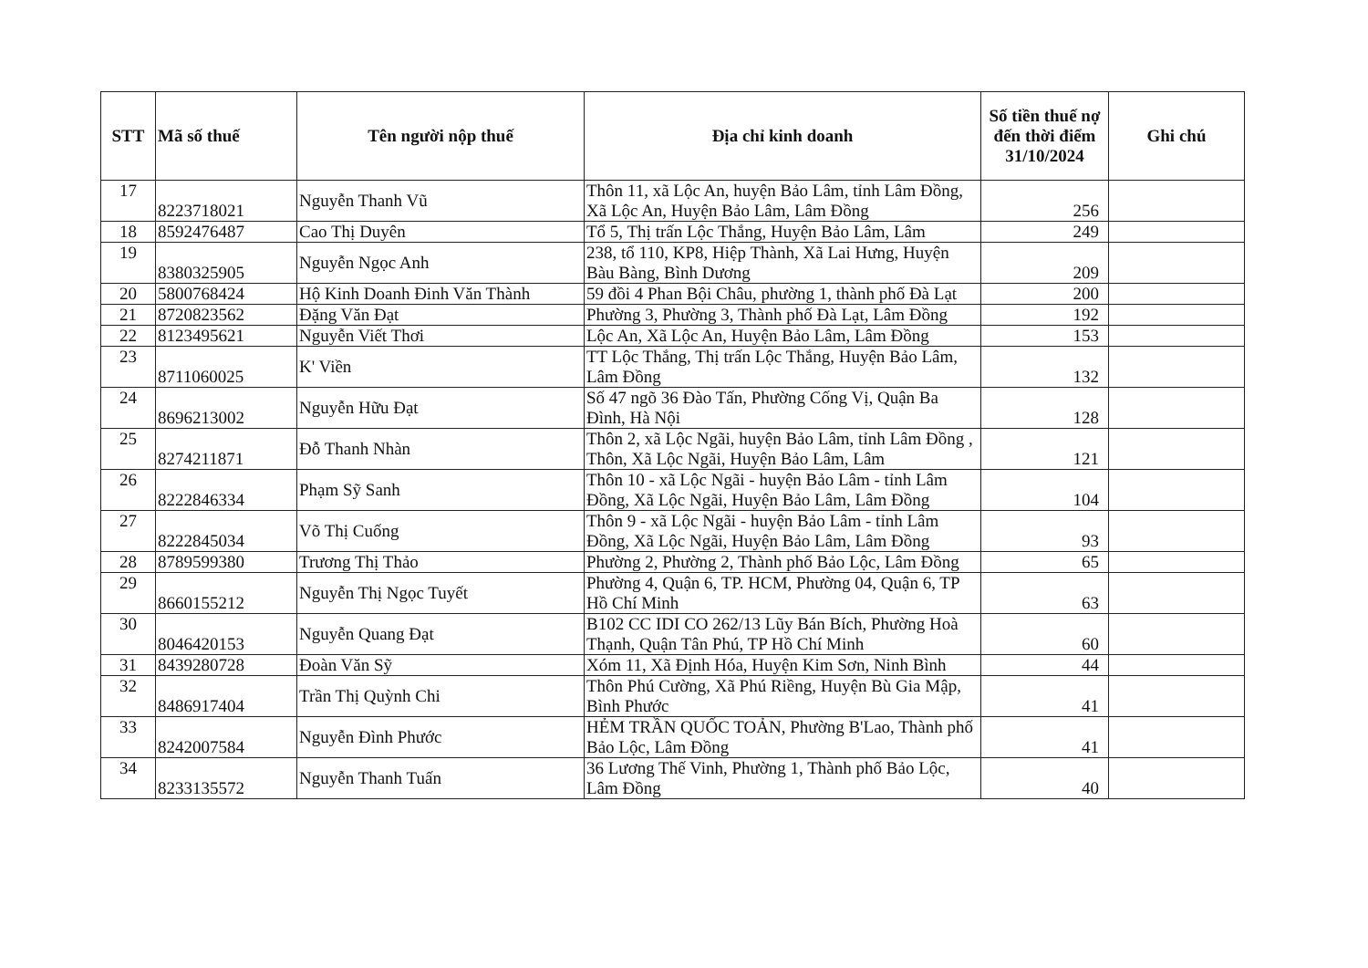| STT | Mã số thuế | Tên người nộp thuế | Địa chỉ kinh doanh | Số tiền thuế nợ đến thời điểm 31/10/2024 | Ghi chú |
| --- | --- | --- | --- | --- | --- |
| 17 | 8223718021 | Nguyễn Thanh Vũ | Thôn 11, xã Lộc An, huyện Bảo Lâm, tỉnh Lâm Đồng, Xã Lộc An, Huyện Bảo Lâm, Lâm Đồng | 256 | |
| 18 | 8592476487 | Cao Thị Duyên | Tổ 5, Thị trấn Lộc Thắng, Huyện Bảo Lâm, Lâm | 249 | |
| 19 | 8380325905 | Nguyễn Ngọc Anh | 238, tổ 110, KP8, Hiệp Thành, Xã Lai Hưng, Huyện Bàu Bàng, Bình Dương | 209 | |
| 20 | 5800768424 | Hộ Kinh Doanh Đinh Văn Thành | 59 đồi 4 Phan Bội Châu, phường 1, thành phố Đà Lạt | 200 | |
| 21 | 8720823562 | Đặng Văn Đạt | Phường 3, Phường 3, Thành phố Đà Lạt, Lâm Đồng | 192 | |
| 22 | 8123495621 | Nguyễn Viết Thơi | Lộc An, Xã Lộc An, Huyện Bảo Lâm, Lâm Đồng | 153 | |
| 23 | 8711060025 | K' Viền | TT Lộc Thắng, Thị trấn Lộc Thắng, Huyện Bảo Lâm, Lâm Đồng | 132 | |
| 24 | 8696213002 | Nguyễn Hữu Đạt | Số 47 ngõ 36 Đào Tấn, Phường Cống Vị, Quận Ba Đình, Hà Nội | 128 | |
| 25 | 8274211871 | Đỗ Thanh Nhàn | Thôn 2, xã Lộc Ngãi, huyện Bảo Lâm, tỉnh Lâm Đồng , Thôn, Xã Lộc Ngãi, Huyện Bảo Lâm, Lâm | 121 | |
| 26 | 8222846334 | Phạm Sỹ Sanh | Thôn 10 - xã Lộc Ngãi - huyện Bảo Lâm - tỉnh Lâm Đồng, Xã Lộc Ngãi, Huyện Bảo Lâm, Lâm Đồng | 104 | |
| 27 | 8222845034 | Võ Thị Cuống | Thôn 9 - xã Lộc Ngãi - huyện Bảo Lâm - tỉnh Lâm Đồng, Xã Lộc Ngãi, Huyện Bảo Lâm, Lâm Đồng | 93 | |
| 28 | 8789599380 | Trương Thị Thảo | Phường 2, Phường 2, Thành phố Bảo Lộc, Lâm Đồng | 65 | |
| 29 | 8660155212 | Nguyễn Thị Ngọc Tuyết | Phường 4, Quận 6, TP. HCM, Phường 04, Quận 6, TP Hồ Chí Minh | 63 | |
| 30 | 8046420153 | Nguyễn Quang Đạt | B102 CC IDI CO 262/13 Lũy Bán Bích, Phường Hoà Thạnh, Quận Tân Phú, TP Hồ Chí Minh | 60 | |
| 31 | 8439280728 | Đoàn Văn Sỹ | Xóm 11, Xã Định Hóa, Huyện Kim Sơn, Ninh Bình | 44 | |
| 32 | 8486917404 | Trần Thị Quỳnh Chi | Thôn Phú Cường, Xã Phú Riềng, Huyện Bù Gia Mập, Bình Phước | 41 | |
| 33 | 8242007584 | Nguyễn Đình Phước | HẺM TRẦN QUỐC TOẢN, Phường B'Lao, Thành phố Bảo Lộc, Lâm Đồng | 41 | |
| 34 | 8233135572 | Nguyễn Thanh Tuấn | 36 Lương Thế Vinh, Phường 1, Thành phố Bảo Lộc, Lâm Đồng | 40 | |